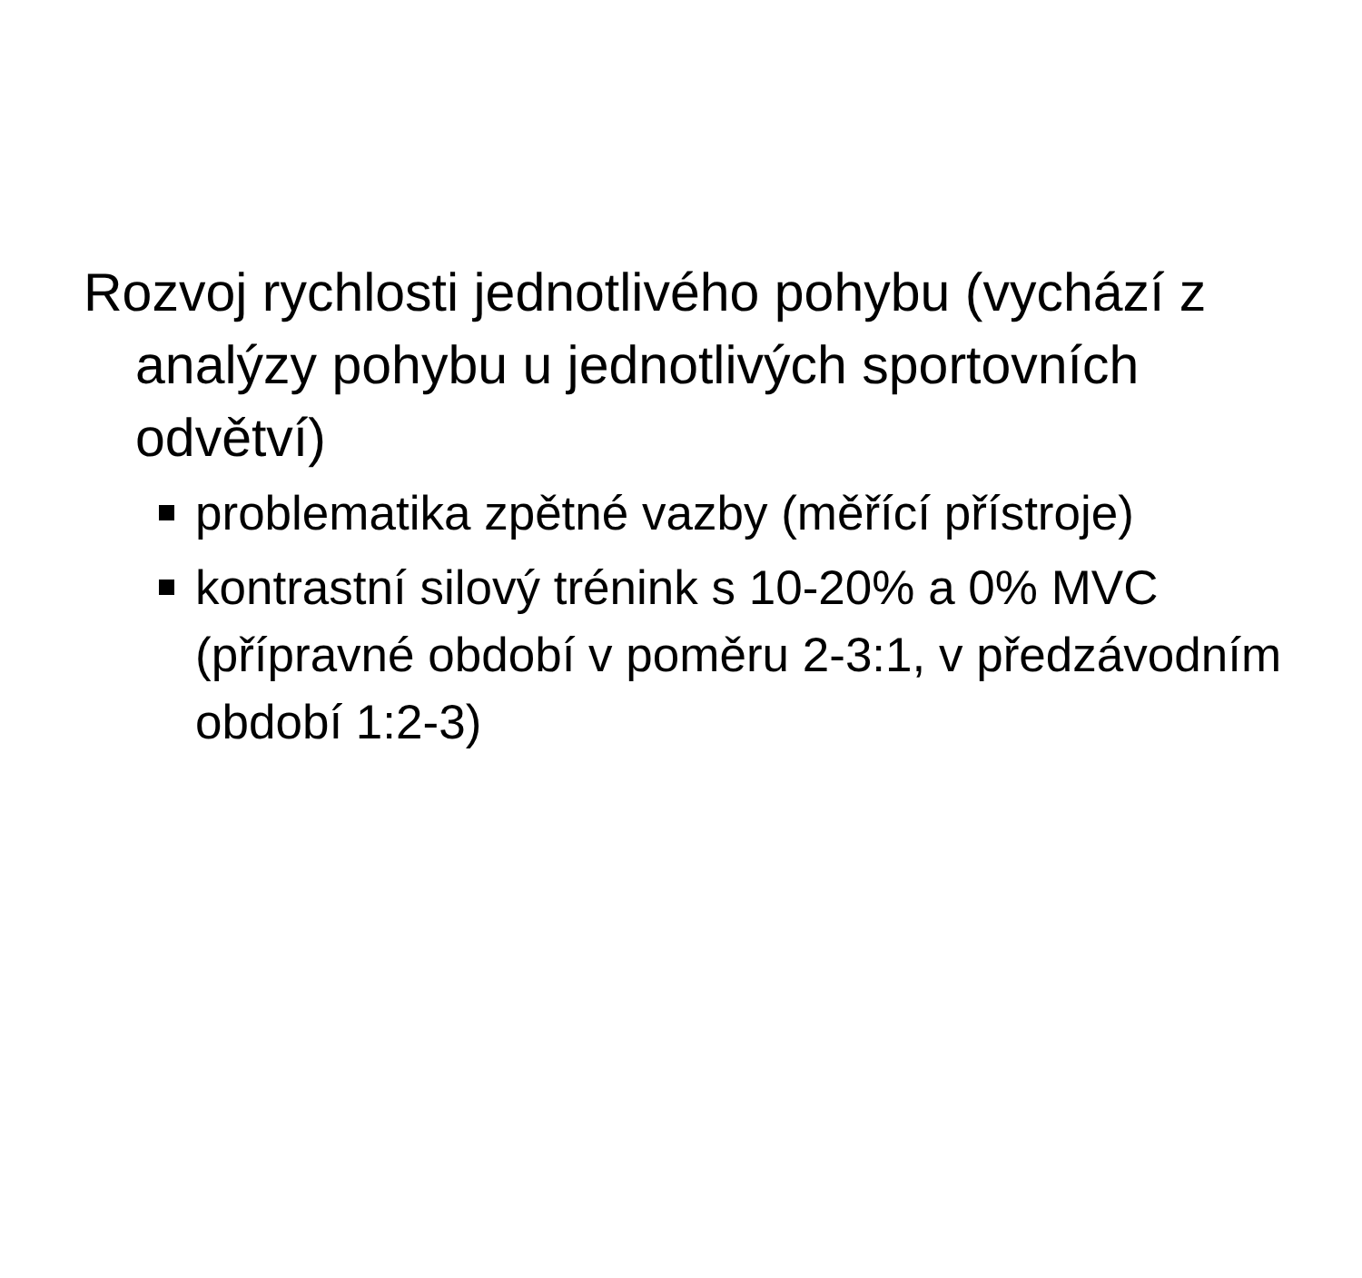Rozvoj rychlosti jednotlivého pohybu (vychází z analýzy pohybu u jednotlivých sportovních odvětví)
problematika zpětné vazby (měřící přístroje)
kontrastní silový trénink s 10-20% a 0% MVC (přípravné období v poměru 2-3:1, v předzávodním období 1:2-3)